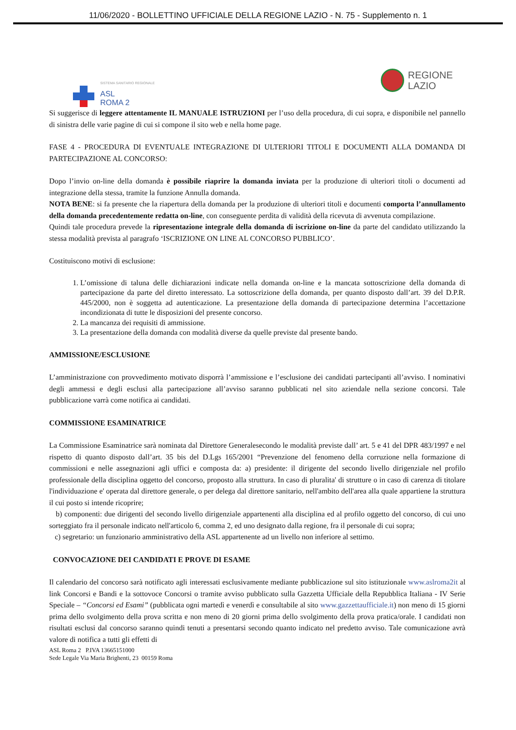11/06/2020 - BOLLETTINO UFFICIALE DELLA REGIONE LAZIO - N. 75 - Supplemento n. 1
SISTEMA SANITARIO REGIONALE
ASL
ROMA 2
REGIONE
LAZIO
Si suggerisce di leggere attentamente IL MANUALE ISTRUZIONI per l’uso della procedura, di cui sopra, e disponibile nel pannello di sinistra delle varie pagine di cui si compone il sito web e nella home page.
FASE 4 - PROCEDURA DI EVENTUALE INTEGRAZIONE DI ULTERIORI TITOLI E DOCUMENTI ALLA DOMANDA DI PARTECIPAZIONE AL CONCORSO:
Dopo l’invio on-line della domanda è possibile riaprire la domanda inviata per la produzione di ulteriori titoli o documenti ad integrazione della stessa, tramite la funzione Annulla domanda.
NOTA BENE: si fa presente che la riapertura della domanda per la produzione di ulteriori titoli e documenti comporta l’annullamento della domanda precedentemente redatta on-line, con conseguente perdita di validità della ricevuta di avvenuta compilazione.
Quindi tale procedura prevede la ripresentazione integrale della domanda di iscrizione on-line da parte del candidato utilizzando la stessa modalità prevista al paragrafo ‘ISCRIZIONE ON LINE AL CONCORSO PUBBLICO’.
Costituiscono motivi di esclusione:
1. L’omissione di taluna delle dichiarazioni indicate nella domanda on-line e la mancata sottoscrizione della domanda di partecipazione da parte del diretto interessato. La sottoscrizione della domanda, per quanto disposto dall’art. 39 del D.P.R. 445/2000, non è soggetta ad autenticazione. La presentazione della domanda di partecipazione determina l’accettazione incondizionata di tutte le disposizioni del presente concorso.
2. La mancanza dei requisiti di ammissione.
3. La presentazione della domanda con modalità diverse da quelle previste dal presente bando.
AMMISSIONE/ESCLUSIONE
L’amministrazione con provvedimento motivato disporrà l’ammissione e l’esclusione dei candidati partecipanti all’avviso. I nominativi degli ammessi e degli esclusi alla partecipazione all’avviso saranno pubblicati nel sito aziendale nella sezione concorsi. Tale pubblicazione varrà come notifica ai candidati.
COMMISSIONE ESAMINATRICE
La Commissione Esaminatrice sarà nominata dal Direttore Generalesecondo le modalità previste dall’ art. 5 e 41 del DPR 483/1997 e nel rispetto di quanto disposto dall’art. 35 bis del D.Lgs 165/2001 “Prevenzione del fenomeno della corruzione nella formazione di commissioni e nelle assegnazioni agli uffici e composta da: a) presidente: il dirigente del secondo livello dirigenziale nel profilo professionale della disciplina oggetto del concorso, proposto alla struttura. In caso di pluralita' di strutture o in caso di carenza di titolare l'individuazione e' operata dal direttore generale, o per delega dal direttore sanitario, nell'ambito dell'area alla quale appartiene la struttura il cui posto si intende ricoprire;
b) componenti: due dirigenti del secondo livello dirigenziale appartenenti alla disciplina ed al profilo oggetto del concorso, di cui uno sorteggiato fra il personale indicato nell'articolo 6, comma 2, ed uno designato dalla regione, fra il personale di cui sopra;
c) segretario: un funzionario amministrativo della ASL appartenente ad un livello non inferiore al settimo.
CONVOCAZIONE DEI CANDIDATI E PROVE DI ESAME
Il calendario del concorso sarà notificato agli interessati esclusivamente mediante pubblicazione sul sito istituzionale www.aslroma2it al link Concorsi e Bandi e la sottovoce Concorsi o tramite avviso pubblicato sulla Gazzetta Ufficiale della Repubblica Italiana - IV Serie Speciale – “Concorsi ed Esami” (pubblicata ogni martedì e venerdì e consultabile al sito www.gazzettaufficiale.it) non meno di 15 giorni prima dello svolgimento della prova scritta e non meno di 20 giorni prima dello svolgimento della prova pratica/orale. I candidati non risultati esclusi dal concorso saranno quindi tenuti a presentarsi secondo quanto indicato nel predetto avviso. Tale comunicazione avrà valore di notifica a tutti gli effetti di
ASL Roma 2 P.IVA 13665151000
Sede Legale Via Maria Brighenti, 23 00159 Roma